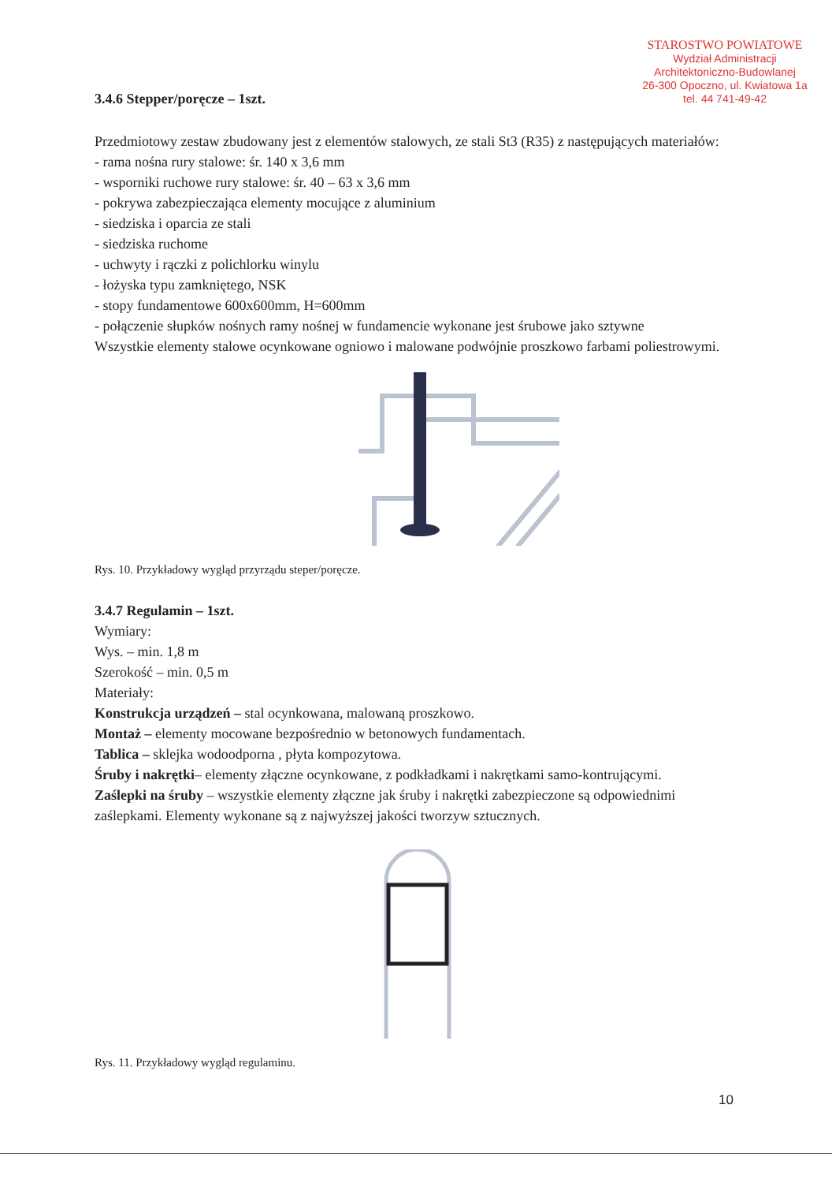STAROSTWO POWIATOWE
Wydział Administracji
Architektoniczno-Budowlanej
26-300 Opoczno, ul. Kwiatowa 1a
tel. 44 741-49-42
3.4.6 Stepper/poręcze – 1szt.
Przedmiotowy zestaw zbudowany jest z elementów stalowych, ze stali St3 (R35) z następujących materiałów:
- rama nośna rury stalowe: śr. 140 x 3,6 mm
- wsporniki ruchowe rury stalowe: śr. 40 – 63 x 3,6 mm
- pokrywa zabezpieczająca elementy mocujące z aluminium
- siedziska i oparcia ze stali
- siedziska ruchome
- uchwyty i rączki z polichlorku winylu
- łożyska typu zamkniętego, NSK
- stopy fundamentowe 600x600mm, H=600mm
- połączenie słupków nośnych ramy nośnej w fundamencie wykonane jest śrubowe jako sztywne
Wszystkie elementy stalowe ocynkowane ogniowo i malowane podwójnie proszkowo farbami poliestrowymi.
Rys. 10. Przykładowy wygląd przyrządu steper/poręcze.
3.4.7 Regulamin – 1szt.
Wymiary:
Wys. – min. 1,8 m
Szerokość – min. 0,5 m
Materiały:
Konstrukcja urządzeń – stal ocynkowana, malowaną proszkowo.
Montaż – elementy mocowane bezpośrednio w betonowych fundamentach.
Tablica – sklejka wodoodporna , płyta kompozytowa.
Śruby i nakrętki– elementy złączne ocynkowane, z podkładkami i nakrętkami samo-kontrującymi.
Zaślepki na śruby – wszystkie elementy złączne jak śruby i nakrętki zabezpieczone są odpowiednimi zaślepkami. Elementy wykonane są z najwyższej jakości tworzyw sztucznych.
Rys. 11. Przykładowy wygląd regulaminu.
10